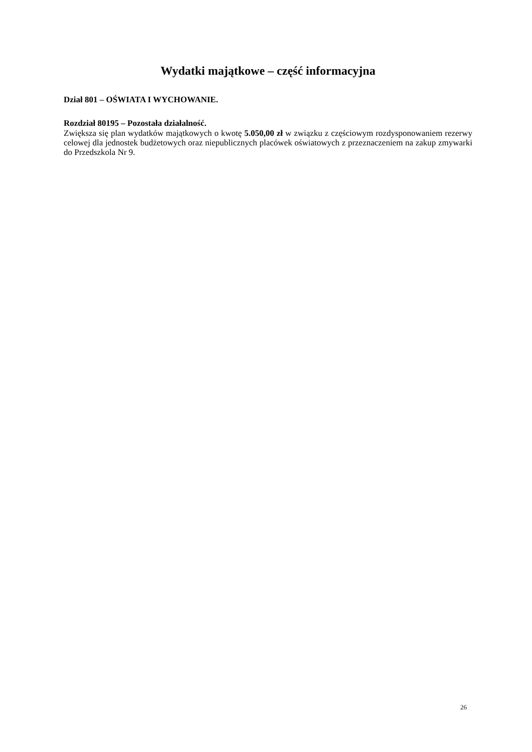Wydatki majątkowe – część informacyjna
Dział 801 – OŚWIATA I WYCHOWANIE.
Rozdział 80195 – Pozostała działalność.
Zwiększa się plan wydatków majątkowych o kwotę 5.050,00 zł w związku z częściowym rozdysponowaniem rezerwy celowej dla jednostek budżetowych oraz niepublicznych placówek oświatowych z przeznaczeniem na zakup zmywarki do Przedszkola Nr 9.
26